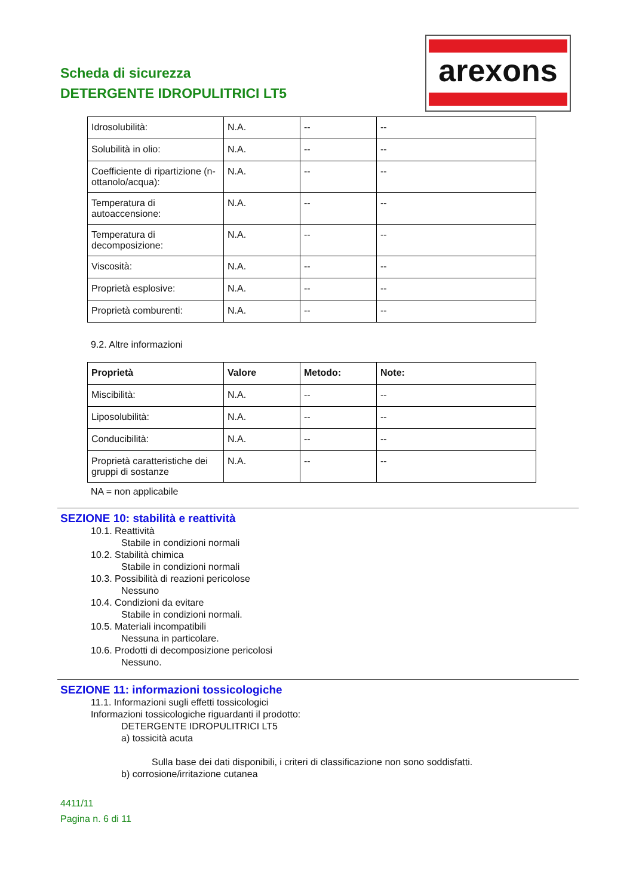Scheda di sicurezza
DETERGENTE IDROPULITRICI LT5
arexons
| Idrosolubilità: | N.A. | -- | -- |
| Solubilità in olio: | N.A. | -- | -- |
| Coefficiente di ripartizione (n-ottanolo/acqua): | N.A. | -- | -- |
| Temperatura di autoaccensione: | N.A. | -- | -- |
| Temperatura di decomposizione: | N.A. | -- | -- |
| Viscosità: | N.A. | -- | -- |
| Proprietà esplosive: | N.A. | -- | -- |
| Proprietà comburenti: | N.A. | -- | -- |
9.2. Altre informazioni
| Proprietà | Valore | Metodo: | Note: |
| --- | --- | --- | --- |
| Miscibilità: | N.A. | -- | -- |
| Liposolubilità: | N.A. | -- | -- |
| Conducibilità: | N.A. | -- | -- |
| Proprietà caratteristiche dei gruppi di sostanze | N.A. | -- | -- |
NA = non applicabile
SEZIONE 10: stabilità e reattività
10.1. Reattività
Stabile in condizioni normali
10.2. Stabilità chimica
Stabile in condizioni normali
10.3. Possibilità di reazioni pericolose
Nessuno
10.4. Condizioni da evitare
Stabile in condizioni normali.
10.5. Materiali incompatibili
Nessuna in particolare.
10.6. Prodotti di decomposizione pericolosi
Nessuno.
SEZIONE 11: informazioni tossicologiche
11.1. Informazioni sugli effetti tossicologici
Informazioni tossicologiche riguardanti il prodotto:
DETERGENTE IDROPULITRICI LT5
a) tossicità acuta
Sulla base dei dati disponibili, i criteri di classificazione non sono soddisfatti.
b) corrosione/irritazione cutanea
4411/11
Pagina n. 6 di 11